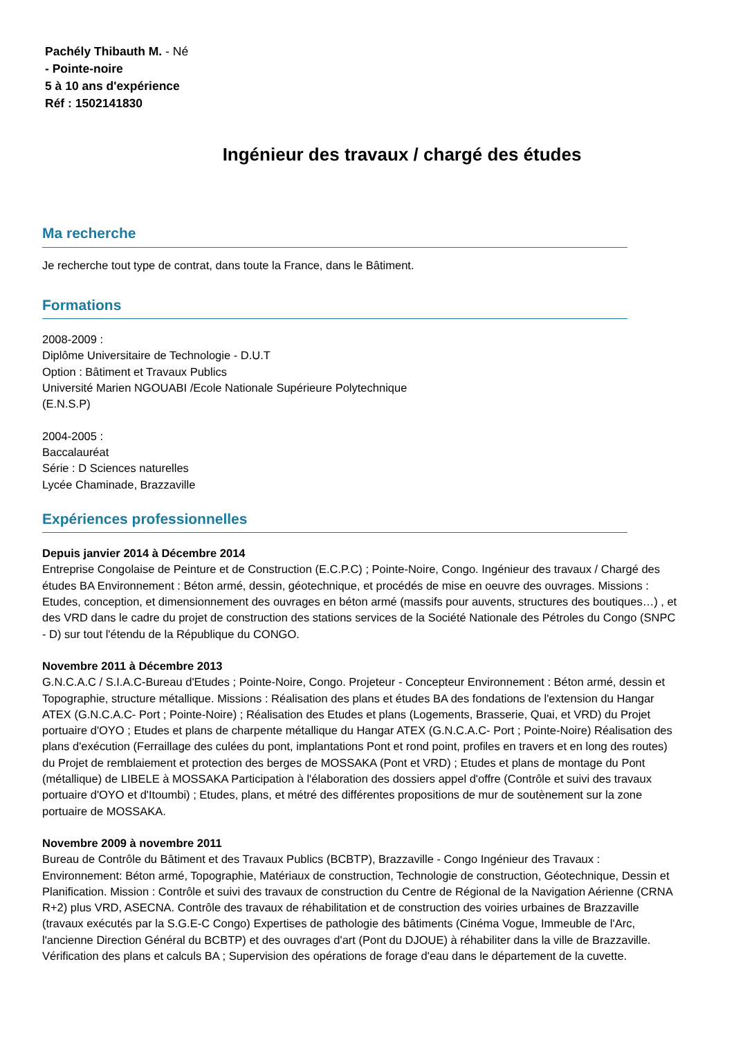Pachély Thibauth M. - Né
- Pointe-noire
5 à 10 ans d'expérience
Réf : 1502141830
Ingénieur des travaux / chargé des études
Ma recherche
Je recherche tout type de contrat, dans toute la France, dans le Bâtiment.
Formations
2008-2009 :
Diplôme Universitaire de Technologie - D.U.T
Option : Bâtiment et Travaux Publics
Université Marien NGOUABI /Ecole Nationale Supérieure Polytechnique
(E.N.S.P)
2004-2005 :
Baccalauréat
Série : D Sciences naturelles
Lycée Chaminade, Brazzaville
Expériences professionnelles
Depuis janvier 2014 à Décembre 2014
Entreprise Congolaise de Peinture et de Construction (E.C.P.C) ; Pointe-Noire, Congo. Ingénieur des travaux / Chargé des études BA Environnement : Béton armé, dessin, géotechnique, et procédés de mise en oeuvre des ouvrages. Missions : Etudes, conception, et dimensionnement des ouvrages en béton armé (massifs pour auvents, structures des boutiques…) , et des VRD dans le cadre du projet de construction des stations services de la Société Nationale des Pétroles du Congo (SNPC - D) sur tout l'étendu de la République du CONGO.
Novembre 2011 à Décembre 2013
G.N.C.A.C / S.I.A.C-Bureau d'Etudes ; Pointe-Noire, Congo. Projeteur - Concepteur Environnement : Béton armé, dessin et Topographie, structure métallique. Missions : Réalisation des plans et études BA des fondations de l'extension du Hangar ATEX (G.N.C.A.C- Port ; Pointe-Noire) ; Réalisation des Etudes et plans (Logements, Brasserie, Quai, et VRD) du Projet portuaire d'OYO ; Etudes et plans de charpente métallique du Hangar ATEX (G.N.C.A.C- Port ; Pointe-Noire) Réalisation des plans d'exécution (Ferraillage des culées du pont, implantations Pont et rond point, profiles en travers et en long des routes) du Projet de remblaiement et protection des berges de MOSSAKA (Pont et VRD) ; Etudes et plans de montage du Pont (métallique) de LIBELE à MOSSAKA Participation à l'élaboration des dossiers appel d'offre (Contrôle et suivi des travaux portuaire d'OYO et d'Itoumbi) ; Etudes, plans, et métré des différentes propositions de mur de soutènement sur la zone portuaire de MOSSAKA.
Novembre 2009 à novembre 2011
Bureau de Contrôle du Bâtiment et des Travaux Publics (BCBTP), Brazzaville - Congo Ingénieur des Travaux : Environnement: Béton armé, Topographie, Matériaux de construction, Technologie de construction, Géotechnique, Dessin et Planification. Mission : Contrôle et suivi des travaux de construction du Centre de Régional de la Navigation Aérienne (CRNA R+2) plus VRD, ASECNA. Contrôle des travaux de réhabilitation et de construction des voiries urbaines de Brazzaville (travaux exécutés par la S.G.E-C Congo) Expertises de pathologie des bâtiments (Cinéma Vogue, Immeuble de l'Arc, l'ancienne Direction Général du BCBTP) et des ouvrages d'art (Pont du DJOUE) à réhabiliter dans la ville de Brazzaville. Vérification des plans et calculs BA ; Supervision des opérations de forage d'eau dans le département de la cuvette.